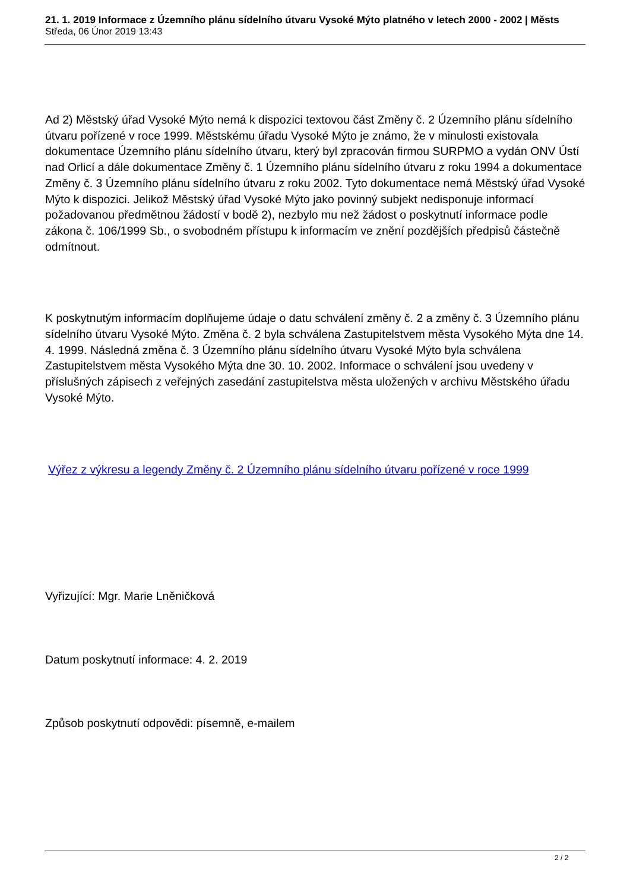21. 1. 2019 Informace z Územního plánu sídelního útvaru Vysoké Mýto platného v letech 2000 - 2002 | Městs
Středa, 06 Únor 2019 13:43
Ad 2) Městský úřad Vysoké Mýto nemá k dispozici textovou část Změny č. 2 Územního plánu sídelního útvaru pořízené v roce 1999. Městskému úřadu Vysoké Mýto je známo, že v minulosti existovala dokumentace Územního plánu sídelního útvaru, který byl zpracován firmou SURPMO a vydán ONV Ústí nad Orlicí a dále dokumentace Změny č. 1 Územního plánu sídelního útvaru z roku 1994 a dokumentace Změny č. 3 Územního plánu sídelního útvaru z roku 2002. Tyto dokumentace nemá Městský úřad Vysoké Mýto k dispozici. Jelikož Městský úřad Vysoké Mýto jako povinný subjekt nedisponuje informací požadovanou předmětnou žádostí v bodě 2), nezbylo mu než žádost o poskytnutí informace podle zákona č. 106/1999 Sb., o svobodném přístupu k informacím ve znění pozdějších předpisů částečně odmítnout.
K poskytnutým informacím doplňujeme údaje o datu schválení změny č. 2 a změny č. 3 Územního plánu sídelního útvaru Vysoké Mýto. Změna č. 2 byla schválena Zastupitelstvem města Vysokého Mýta dne 14. 4. 1999. Následná změna č. 3 Územního plánu sídelního útvaru Vysoké Mýto byla schválena Zastupitelstvem města Vysokého Mýta dne 30. 10. 2002. Informace o schválení jsou uvedeny v příslušných zápisech z veřejných zasedání zastupitelstva města uložených v archivu Městského úřadu Vysoké Mýto.
Výřez z výkresu a legendy Změny č. 2 Územního plánu sídelního útvaru pořízené v roce 1999
Vyřizující: Mgr. Marie Lněničková
Datum poskytnutí informace: 4. 2. 2019
Způsob poskytnutí odpovědi: písemně, e-mailem
2 / 2